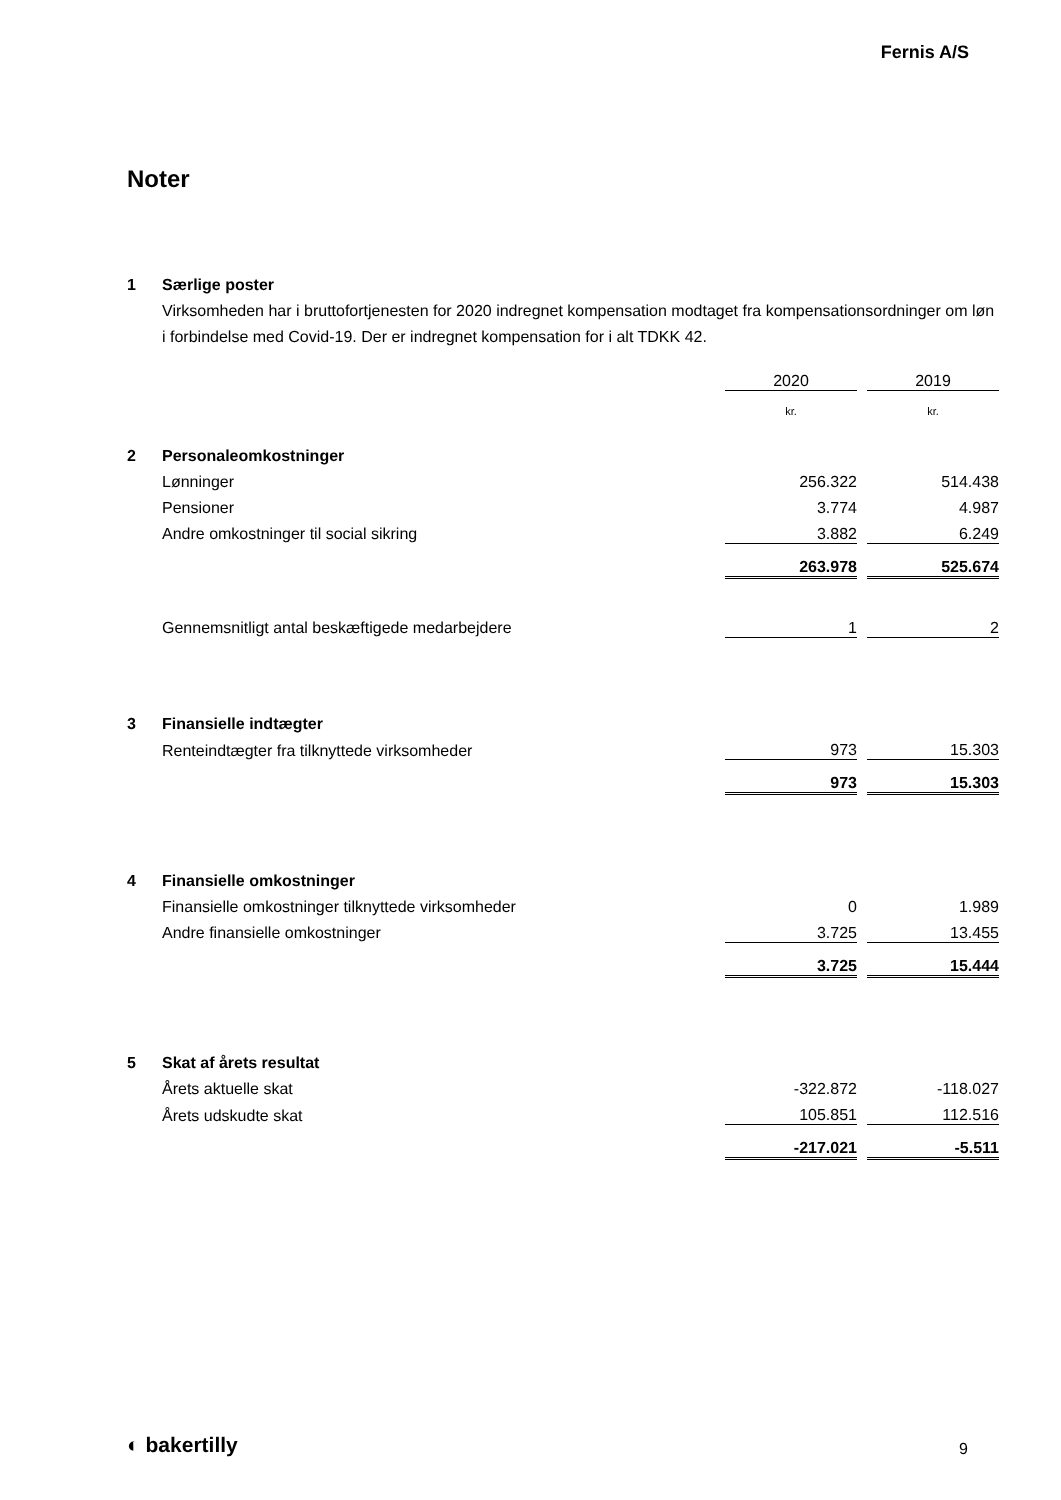Fernis A/S
Noter
| 1 | Særlige poster | | | |
| | Virksomheden har i bruttofortjenesten for 2020 indregnet kompensation modtaget fra kompensationsordninger om løn i forbindelse med Covid-19. Der er indregnet kompensation for i alt TDKK 42. | | | |
| | | 2020 | | 2019 |
| | | kr. | | kr. |
| 2 | Personaleomkostninger | | | |
| | Lønninger | 256.322 | | 514.438 |
| | Pensioner | 3.774 | | 4.987 |
| | Andre omkostninger til social sikring | 3.882 | | 6.249 |
| | | 263.978 | | 525.674 |
| | Gennemsnitligt antal beskæftigede medarbejdere | 1 | | 2 |
| 3 | Finansielle indtægter | | | |
| | Renteindtægter fra tilknyttede virksomheder | 973 | | 15.303 |
| | | 973 | | 15.303 |
| 4 | Finansielle omkostninger | | | |
| | Finansielle omkostninger tilknyttede virksomheder | 0 | | 1.989 |
| | Andre finansielle omkostninger | 3.725 | | 13.455 |
| | | 3.725 | | 15.444 |
| 5 | Skat af årets resultat | | | |
| | Årets aktuelle skat | -322.872 | | -118.027 |
| | Årets udskudte skat | 105.851 | | 112.516 |
| | | -217.021 | | -5.511 |
◐ bakertilly 9